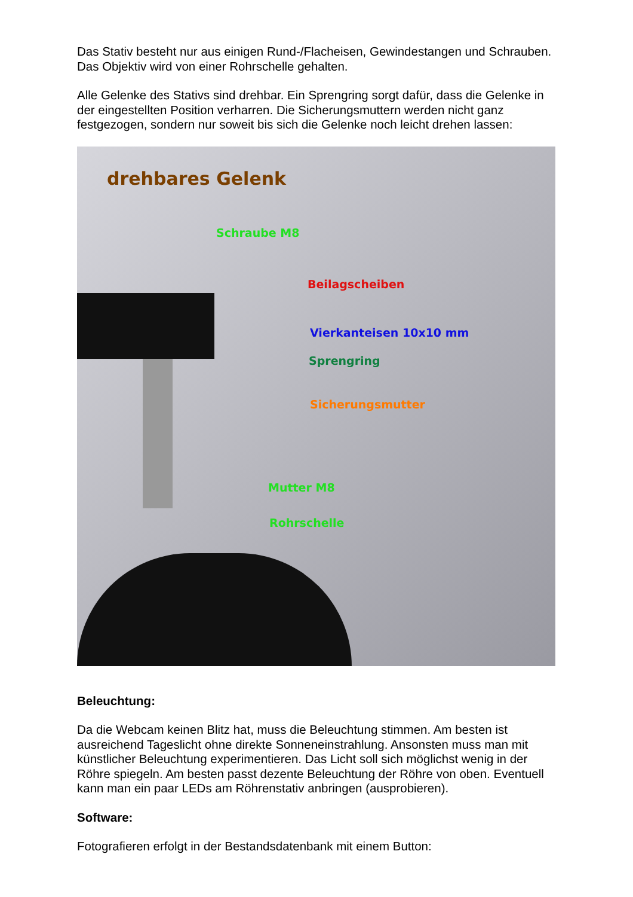Das Stativ besteht nur aus einigen Rund-/Flacheisen, Gewindestangen und Schrauben. Das Objektiv wird von einer Rohrschelle gehalten.
Alle Gelenke des Stativs sind drehbar. Ein Sprengring sorgt dafür, dass die Gelenke in der eingestellten Position verharren. Die Sicherungsmuttern werden nicht ganz festgezogen, sondern nur soweit bis sich die Gelenke noch leicht drehen lassen:
drehbares Gelenk
Schraube M8
Beilagscheiben
Vierkanteisen 10x10 mm
Sprengring
Sicherungsmutter
Mutter M8
Rohrschelle
Beleuchtung:
Da die Webcam keinen Blitz hat, muss die Beleuchtung stimmen. Am besten ist ausreichend Tageslicht ohne direkte Sonneneinstrahlung. Ansonsten muss man mit künstlicher Beleuchtung experimentieren. Das Licht soll sich möglichst wenig in der Röhre spiegeln. Am besten passt dezente Beleuchtung der Röhre von oben. Eventuell kann man ein paar LEDs am Röhrenstativ anbringen (ausprobieren).
Software:
Fotografieren erfolgt in der Bestandsdatenbank mit einem Button: